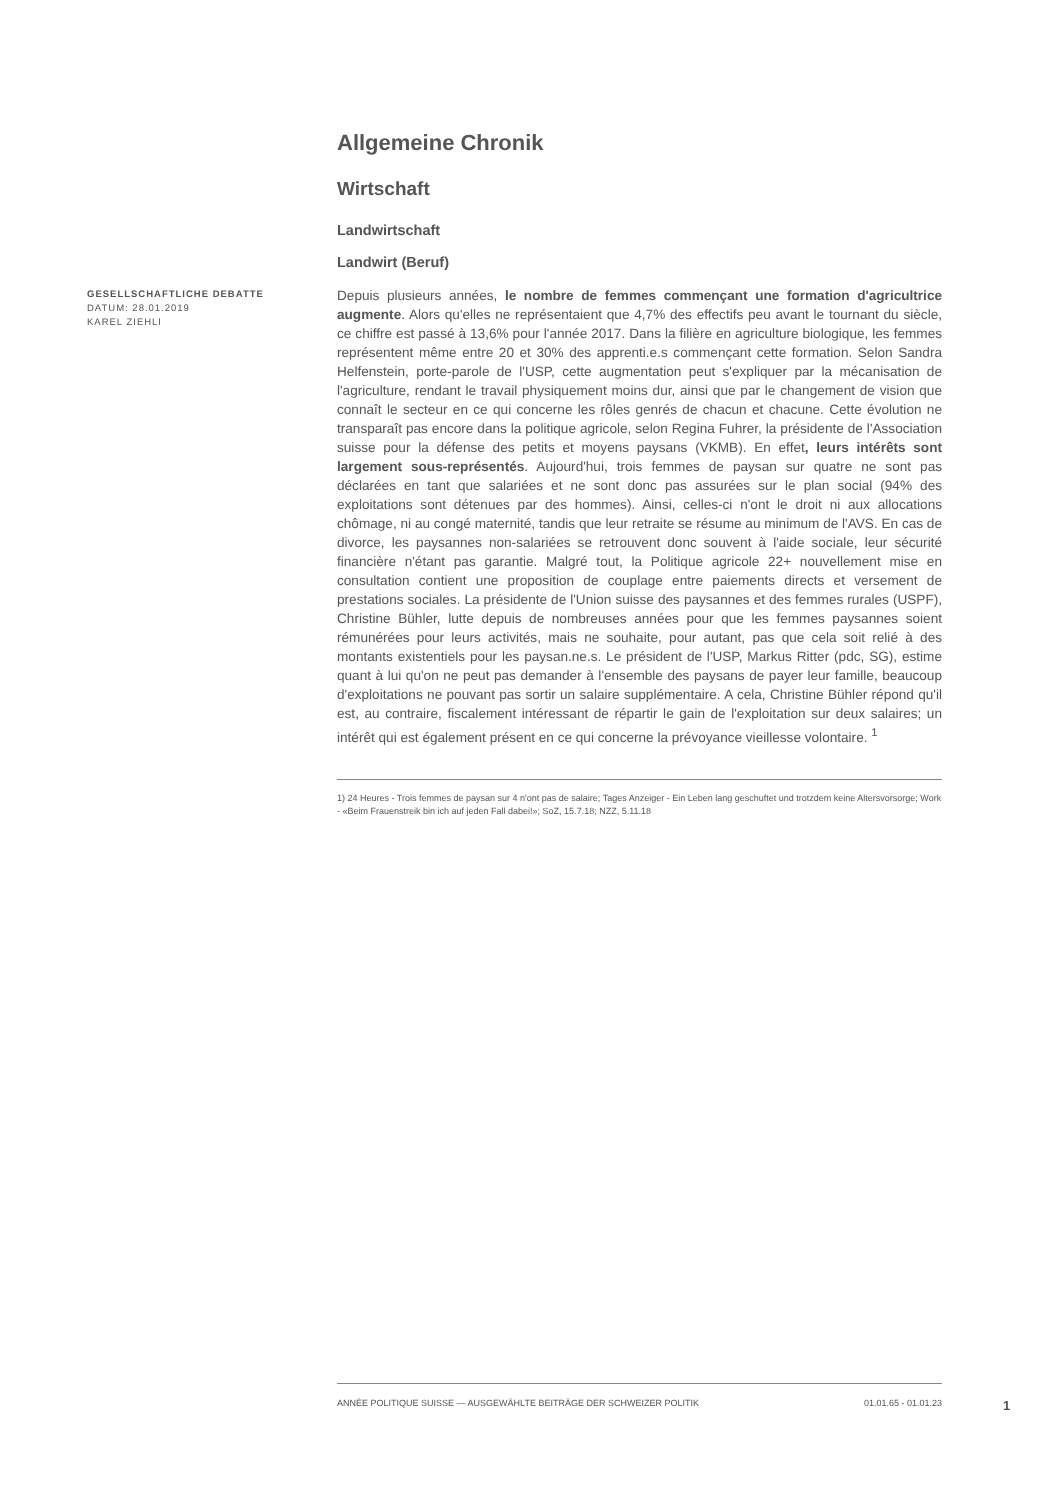GESELLSCHAFTLICHE DEBATTE
DATUM: 28.01.2019
KAREL ZIEHLI
Allgemeine Chronik
Wirtschaft
Landwirtschaft
Landwirt (Beruf)
Depuis plusieurs années, le nombre de femmes commençant une formation d'agricultrice augmente. Alors qu'elles ne représentaient que 4,7% des effectifs peu avant le tournant du siècle, ce chiffre est passé à 13,6% pour l'année 2017. Dans la filière en agriculture biologique, les femmes représentent même entre 20 et 30% des apprenti.e.s commençant cette formation. Selon Sandra Helfenstein, porte-parole de l'USP, cette augmentation peut s'expliquer par la mécanisation de l'agriculture, rendant le travail physiquement moins dur, ainsi que par le changement de vision que connaît le secteur en ce qui concerne les rôles genrés de chacun et chacune. Cette évolution ne transparaît pas encore dans la politique agricole, selon Regina Fuhrer, la présidente de l'Association suisse pour la défense des petits et moyens paysans (VKMB). En effet, leurs intérêts sont largement sous-représentés. Aujourd'hui, trois femmes de paysan sur quatre ne sont pas déclarées en tant que salariées et ne sont donc pas assurées sur le plan social (94% des exploitations sont détenues par des hommes). Ainsi, celles-ci n'ont le droit ni aux allocations chômage, ni au congé maternité, tandis que leur retraite se résume au minimum de l'AVS. En cas de divorce, les paysannes non-salariées se retrouvent donc souvent à l'aide sociale, leur sécurité financière n'étant pas garantie. Malgré tout, la Politique agricole 22+ nouvellement mise en consultation contient une proposition de couplage entre paiements directs et versement de prestations sociales. La présidente de l'Union suisse des paysannes et des femmes rurales (USPF), Christine Bühler, lutte depuis de nombreuses années pour que les femmes paysannes soient rémunérées pour leurs activités, mais ne souhaite, pour autant, pas que cela soit relié à des montants existentiels pour les paysan.ne.s. Le président de l'USP, Markus Ritter (pdc, SG), estime quant à lui qu'on ne peut pas demander à l'ensemble des paysans de payer leur famille, beaucoup d'exploitations ne pouvant pas sortir un salaire supplémentaire. A cela, Christine Bühler répond qu'il est, au contraire, fiscalement intéressant de répartir le gain de l'exploitation sur deux salaires; un intérêt qui est également présent en ce qui concerne la prévoyance vieillesse volontaire. <sup>1</sup>
1) 24 Heures - Trois femmes de paysan sur 4 n'ont pas de salaire; Tages Anzeiger - Ein Leben lang geschuftet und trotzdem keine Altersvorsorge; Work - «Beim Frauenstreik bin ich auf jeden Fall dabei!»; SoZ, 15.7.18; NZZ, 5.11.18
ANNÉE POLITIQUE SUISSE — AUSGEWÄHLTE BEITRÄGE DER SCHWEIZER POLITIK 01.01.65 - 01.01.23
1